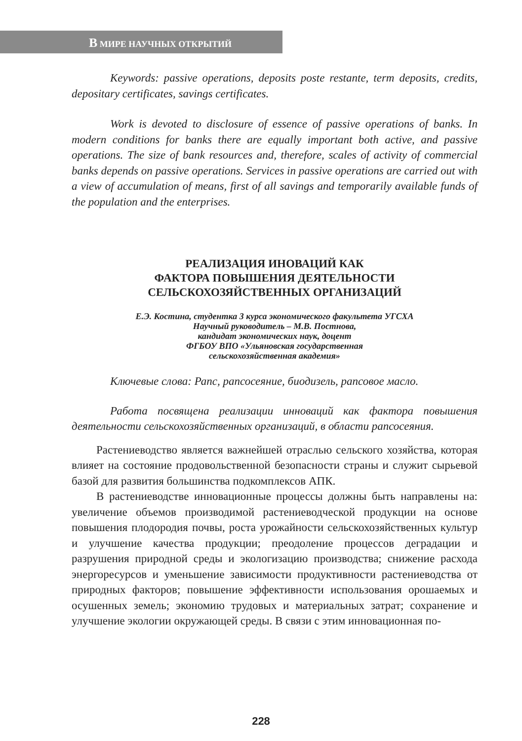В МИРЕ НАУЧНЫХ ОТКРЫТИЙ
Keywords: passive operations, deposits poste restante, term deposits, credits, depositary certificates, savings certificates.
Work is devoted to disclosure of essence of passive operations of banks. In modern conditions for banks there are equally important both active, and passive operations. The size of bank resources and, therefore, scales of activity of commercial banks depends on passive operations. Services in passive operations are carried out with a view of accumulation of means, first of all savings and temporarily available funds of the population and the enterprises.
РЕАЛИЗАЦИЯ ИНОВАЦИЙ КАК
ФАКТОРА ПОВЫШЕНИЯ ДЕЯТЕЛЬНОСТИ
СЕЛЬСКОХОЗЯЙСТВЕННЫХ ОРГАНИЗАЦИЙ
Е.Э. Костина, студентка 3 курса экономического факультета УГСХА
Научный руководитель – М.В. Постнова,
кандидат экономических наук, доцент
ФГБОУ ВПО «Ульяновская государственная
сельскохозяйственная академия»
Ключевые слова: Рапс, рапсосеяние, биодизель, рапсовое масло.
Работа посвящена реализации инноваций как фактора повышения деятельности сельскохозяйственных организаций, в области рапсосеяния.
Растениеводство является важнейшей отраслью сельского хозяйства, которая влияет на состояние продовольственной безопасности страны и служит сырьевой базой для развития большинства подкомплексов АПК.
В растениеводстве инновационные процессы должны быть направлены на: увеличение объемов производимой растениеводческой продукции на основе повышения плодородия почвы, роста урожайности сельскохозяйственных культур и улучшение качества продукции; преодоление процессов деградации и разрушения природной среды и экологизацию производства; снижение расхода энергоресурсов и уменьшение зависимости продуктивности растениеводства от природных факторов; повышение эффективности использования орошаемых и осушенных земель; экономию трудовых и материальных затрат; сохранение и улучшение экологии окружающей среды. В связи с этим инновационная по-
228